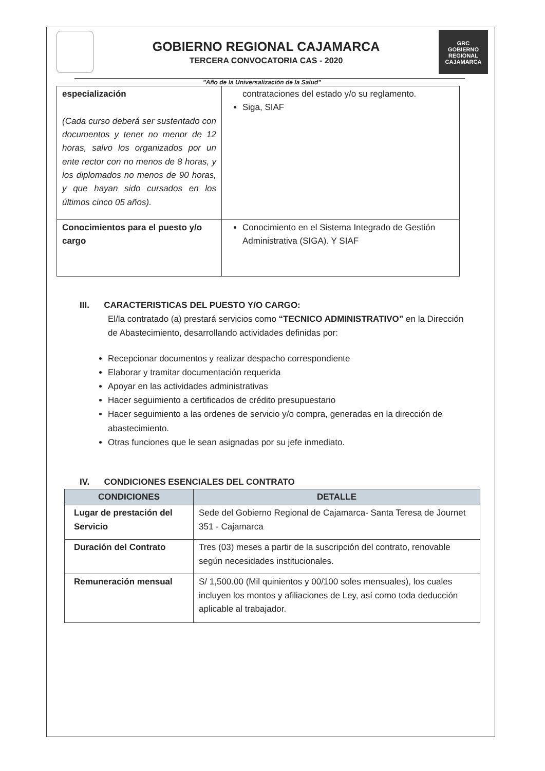GOBIERNO REGIONAL CAJAMARCA
TERCERA CONVOCATORIA CAS - 2020
GRC
GOBIERNO REGIONAL
CAJAMARCA
"Año de la Universalización de la Salud"
| especialización (Cada curso deberá ser sustentado con documentos y tener no menor de 12 horas, salvo los organizados por un ente rector con no menos de 8 horas, y los diplomados no menos de 90 horas, y que hayan sido cursados en los últimos cinco 05 años). | contrataciones del estado y/o su reglamento. Siga, SIAF |
| Conocimientos para el puesto y/o cargo | Conocimiento en el Sistema Integrado de Gestión Administrativa (SIGA). Y SIAF |
III. CARACTERISTICAS DEL PUESTO Y/O CARGO:
El/la contratado (a) prestará servicios como “TECNICO ADMINISTRATIVO” en la Dirección de Abastecimiento, desarrollando actividades definidas por:
Recepcionar documentos y realizar despacho correspondiente
Elaborar y tramitar documentación requerida
Apoyar en las actividades administrativas
Hacer seguimiento a certificados de crédito presupuestario
Hacer seguimiento a las ordenes de servicio y/o compra, generadas en la dirección de abastecimiento.
Otras funciones que le sean asignadas por su jefe inmediato.
IV. CONDICIONES ESENCIALES DEL CONTRATO
| CONDICIONES | DETALLE |
| --- | --- |
| Lugar de prestación del Servicio | Sede del Gobierno Regional de Cajamarca- Santa Teresa de Journet 351 - Cajamarca |
| Duración del Contrato | Tres (03) meses a partir de la suscripción del contrato, renovable según necesidades institucionales. |
| Remuneración mensual | S/ 1,500.00 (Mil quinientos y 00/100 soles mensuales), los cuales incluyen los montos y afiliaciones de Ley, así como toda deducción aplicable al trabajador. |